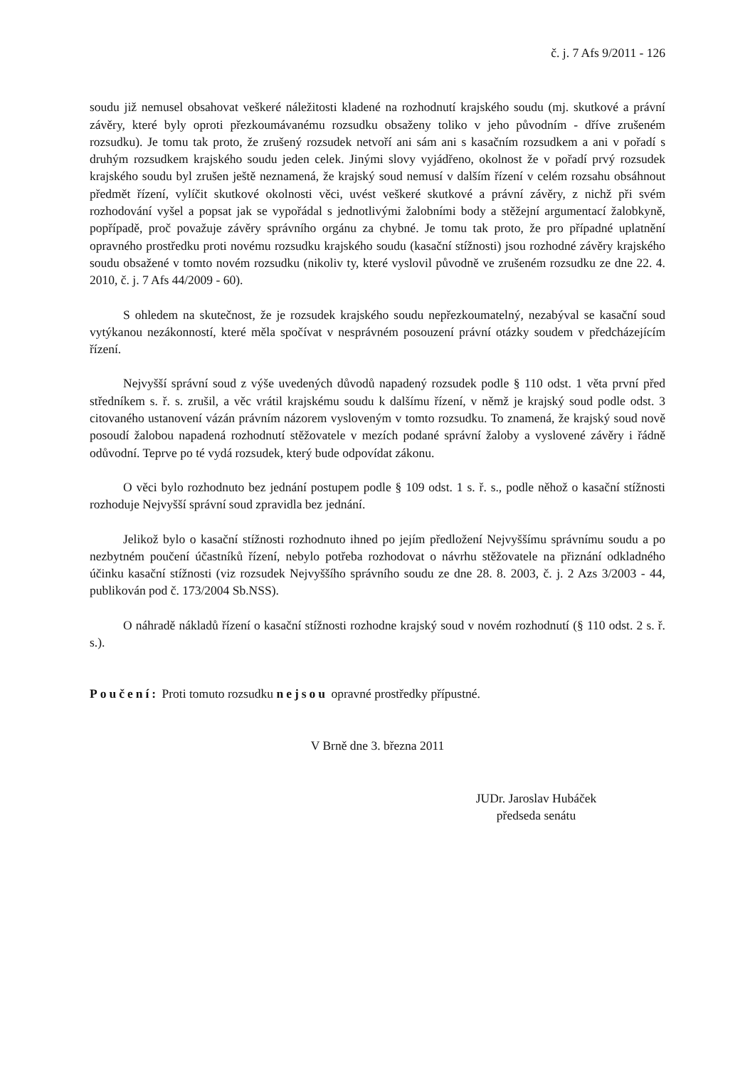č. j. 7 Afs 9/2011 - 126
soudu již nemusel obsahovat veškeré náležitosti kladené na rozhodnutí krajského soudu (mj. skutkové a právní závěry, které byly oproti přezkoumávanému rozsudku obsaženy toliko v jeho původním - dříve zrušeném rozsudku). Je tomu tak proto, že zrušený rozsudek netvoří ani sám ani s kasačním rozsudkem a ani v pořadí s druhým rozsudkem krajského soudu jeden celek. Jinými slovy vyjádřeno, okolnost že v pořadí prvý rozsudek krajského soudu byl zrušen ještě neznamená, že krajský soud nemusí v dalším řízení v celém rozsahu obsáhnout předmět řízení, vylíčit skutkové okolnosti věci, uvést veškeré skutkové a právní závěry, z nichž při svém rozhodování vyšel a popsat jak se vypořádal s jednotlivými žalobními body a stěžejní argumentací žalobkyně, popřípadě, proč považuje závěry správního orgánu za chybné. Je tomu tak proto, že pro případné uplatnění opravného prostředku proti novému rozsudku krajského soudu (kasační stížnosti) jsou rozhodné závěry krajského soudu obsažené v tomto novém rozsudku (nikoliv ty, které vyslovil původně ve zrušeném rozsudku ze dne 22. 4. 2010, č. j. 7 Afs 44/2009 - 60).
S ohledem na skutečnost, že je rozsudek krajského soudu nepřezkoumatelný, nezabýval se kasační soud vytýkanou nezákonností, které měla spočívat v nesprávném posouzení právní otázky soudem v předcházejícím řízení.
Nejvyšší správní soud z výše uvedených důvodů napadený rozsudek podle § 110 odst. 1 věta první před středníkem s. ř. s. zrušil, a věc vrátil krajskému soudu k dalšímu řízení, v němž je krajský soud podle odst. 3 citovaného ustanovení vázán právním názorem vysloveným v tomto rozsudku. To znamená, že krajský soud nově posoudí žalobou napadená rozhodnutí stěžovatele v mezích podané správní žaloby a vyslovené závěry i řádně odůvodní. Teprve po té vydá rozsudek, který bude odpovídat zákonu.
O věci bylo rozhodnuto bez jednání postupem podle § 109 odst. 1 s. ř. s., podle něhož o kasační stížnosti rozhoduje Nejvyšší správní soud zpravidla bez jednání.
Jelikož bylo o kasační stížnosti rozhodnuto ihned po jejím předložení Nejvyššímu správnímu soudu a po nezbytném poučení účastníků řízení, nebylo potřeba rozhodovat o návrhu stěžovatele na přiznání odkladného účinku kasační stížnosti (viz rozsudek Nejvyššího správního soudu ze dne 28. 8. 2003, č. j. 2 Azs 3/2003 - 44, publikován pod č. 173/2004 Sb.NSS).
O náhradě nákladů řízení o kasační stížnosti rozhodne krajský soud v novém rozhodnutí (§ 110 odst. 2 s. ř. s.).
Poučení: Proti tomuto rozsudku nejsou opravné prostředky přípustné.
V Brně dne 3. března 2011
JUDr. Jaroslav Hubáček
předseda senátu